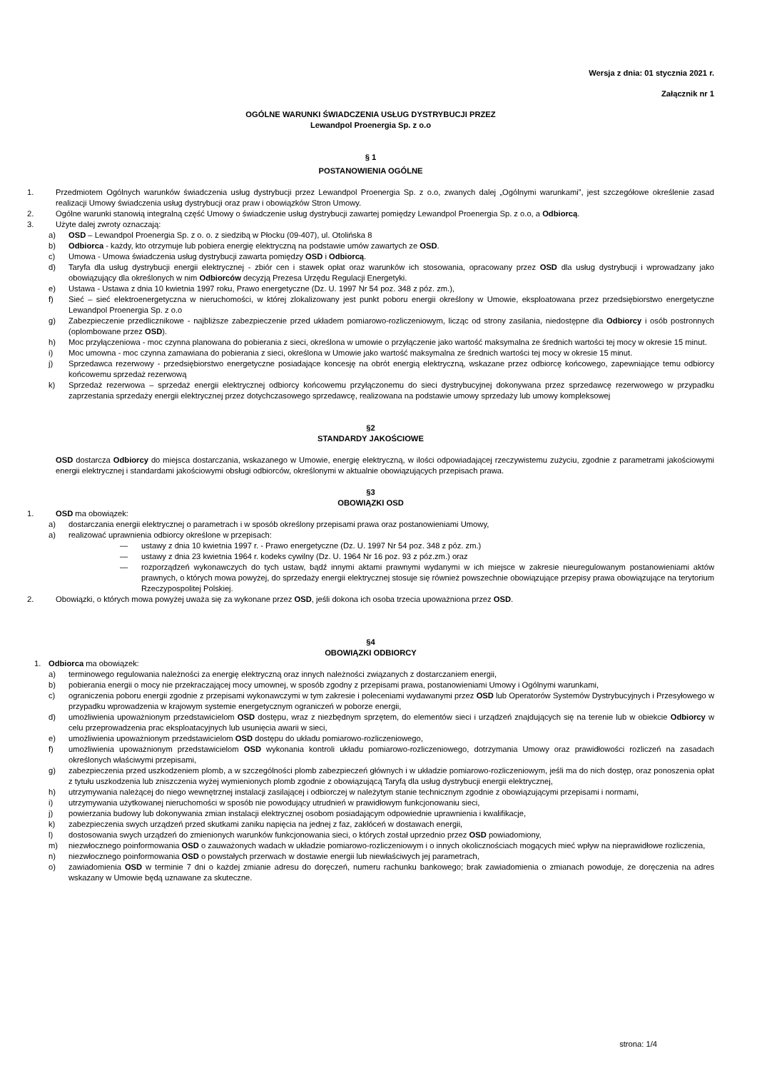Wersja z dnia: 01 stycznia 2021 r.
Załącznik nr 1
OGÓLNE WARUNKI ŚWIADCZENIA USŁUG DYSTRYBUCJI PRZEZ
Lewandpol Proenergia Sp. z o.o
§ 1
POSTANOWIENIA OGÓLNE
1. Przedmiotem Ogólnych warunków świadczenia usług dystrybucji przez Lewandpol Proenergia Sp. z o.o, zwanych dalej „Ogólnymi warunkami”, jest szczegółowe określenie zasad realizacji Umowy świadczenia usług dystrybucji oraz praw i obowiązków Stron Umowy.
2. Ogólne warunki stanowią integralną część Umowy o świadczenie usług dystrybucji zawartej pomiędzy Lewandpol Proenergia Sp. z o.o, a Odbiorcą.
3. Użyte dalej zwroty oznaczają:
a) OSD – Lewandpol Proenergia Sp. z o. o. z siedzibą w Płocku (09-407), ul. Otolińska 8
b) Odbiorca - każdy, kto otrzymuje lub pobiera energię elektryczną na podstawie umów zawartych ze OSD.
c) Umowa - Umowa świadczenia usług dystrybucji zawarta pomiędzy OSD i Odbiorcą.
d) Taryfa dla usług dystrybucji energii elektrycznej - zbiór cen i stawek opłat oraz warunków ich stosowania, opracowany przez OSD dla usług dystrybucji i wprowadzany jako obowiązujący dla określonych w nim Odbiorców decyzją Prezesa Urzędu Regulacji Energetyki.
e) Ustawa - Ustawa z dnia 10 kwietnia 1997 roku, Prawo energetyczne (Dz. U. 1997 Nr 54 poz. 348 z póz. zm.),
f) Sieć – sieć elektroenergetyczna w nieruchomości, w której zlokalizowany jest punkt poboru energii określony w Umowie, eksploatowana przez przedsiębiorstwo energetyczne Lewandpol Proenergia Sp. z o.o
g) Zabezpieczenie przedlicznikowe - najbliższe zabezpieczenie przed układem pomiarowo-rozliczeniowym, licząc od strony zasilania, niedostępne dla Odbiorcy i osób postronnych (oplombowane przez OSD).
h) Moc przyłączeniowa - moc czynna planowana do pobierania z sieci, określona w umowie o przyłączenie jako wartość maksymalna ze średnich wartości tej mocy w okresie 15 minut.
i) Moc umowna - moc czynna zamawiana do pobierania z sieci, określona w Umowie jako wartość maksymalna ze średnich wartości tej mocy w okresie 15 minut.
j) Sprzedawca rezerwowy - przedsiębiorstwo energetyczne posiadające koncesję na obrót energią elektryczną, wskazane przez odbiorcę końcowego, zapewniające temu odbiorcy końcowemu sprzedaż rezerwową
k) Sprzedaż rezerwowa – sprzedaż energii elektrycznej odbiorcy końcowemu przyłączonemu do sieci dystrybucyjnej dokonywana przez sprzedawcę rezerwowego w przypadku zaprzestania sprzedaży energii elektrycznej przez dotychczasowego sprzedawcę, realizowana na podstawie umowy sprzedaży lub umowy kompleksowej
§2
STANDARDY JAKOŚCIOWE
OSD dostarcza Odbiorcy do miejsca dostarczania, wskazanego w Umowie, energię elektryczną, w ilości odpowiadającej rzeczywistemu zużyciu, zgodnie z parametrami jakościowymi energii elektrycznej i standardami jakościowymi obsługi odbiorców, określonymi w aktualnie obowiązujących przepisach prawa.
§3
OBOWIĄZKI OSD
1. OSD ma obowiązek:
a) dostarczania energii elektrycznej o parametrach i w sposób określony przepisami prawa oraz postanowieniami Umowy,
a) realizować uprawnienia odbiorcy określone w przepisach:
— ustawy z dnia 10 kwietnia 1997 r. - Prawo energetyczne (Dz. U. 1997 Nr 54 poz. 348 z póz. zm.)
— ustawy z dnia 23 kwietnia 1964 r. kodeks cywilny (Dz. U. 1964 Nr 16 poz. 93 z póz.zm.) oraz
— rozporządzeń wykonawczych do tych ustaw, bądź innymi aktami prawnymi wydanymi w ich miejsce w zakresie nieuregulowanym postanowieniami aktów prawnych, o których mowa powyżej, do sprzedaży energii elektrycznej stosuje się również powszechnie obowiązujące przepisy prawa obowiązujące na terytorium Rzeczypospolitej Polskiej.
2. Obowiązki, o których mowa powyżej uważa się za wykonane przez OSD, jeśli dokona ich osoba trzecia upoważniona przez OSD.
§4
OBOWIĄZKI ODBIORCY
1. Odbiorca ma obowiązek:
a) terminowego regulowania należności za energię elektryczną oraz innych należności związanych z dostarczaniem energii,
b) pobierania energii o mocy nie przekraczającej mocy umownej, w sposób zgodny z przepisami prawa, postanowieniami Umowy i Ogólnymi warunkami,
c) ograniczenia poboru energii zgodnie z przepisami wykonawczymi w tym zakresie i poleceniami wydawanymi przez OSD lub Operatorów Systemów Dystrybucyjnych i Przesyłowego w przypadku wprowadzenia w krajowym systemie energetycznym ograniczeń w poborze energii,
d) umożliwienia upoważnionym przedstawicielom OSD dostępu, wraz z niezbędnym sprzętem, do elementów sieci i urządzeń znajdujących się na terenie lub w obiekcie Odbiorcy w celu przeprowadzenia prac eksploatacyjnych lub usunięcia awarii w sieci,
e) umożliwienia upoważnionym przedstawicielom OSD dostępu do układu pomiarowo-rozliczeniowego,
f) umożliwienia upoważnionym przedstawicielom OSD wykonania kontroli układu pomiarowo-rozliczeniowego, dotrzymania Umowy oraz prawidłowości rozliczeń na zasadach określonych właściwymi przepisami,
g) zabezpieczenia przed uszkodzeniem plomb, a w szczególności plomb zabezpieczeń głównych i w układzie pomiarowo-rozliczeniowym, jeśli ma do nich dostęp, oraz ponoszenia opłat z tytułu uszkodzenia lub zniszczenia wyżej wymienionych plomb zgodnie z obowiązującą Taryfą dla usług dystrybucji energii elektrycznej,
h) utrzymywania należącej do niego wewnętrznej instalacji zasilającej i odbiorczej w należytym stanie technicznym zgodnie z obowiązującymi przepisami i normami,
i) utrzymywania użytkowanej nieruchomości w sposób nie powodujący utrudnień w prawidłowym funkcjonowaniu sieci,
j) powierzania budowy lub dokonywania zmian instalacji elektrycznej osobom posiadającym odpowiednie uprawnienia i kwalifikacje,
k) zabezpieczenia swych urządzeń przed skutkami zaniku napięcia na jednej z faz, zakłóceń w dostawach energii,
l) dostosowania swych urządzeń do zmienionych warunków funkcjonowania sieci, o których został uprzednio przez OSD powiadomiony,
m) niezwłocznego poinformowania OSD o zauważonych wadach w układzie pomiarowo-rozliczeniowym i o innych okolicznościach mogących mieć wpływ na nieprawidłowe rozliczenia,
n) niezwłocznego poinformowania OSD o powstałych przerwach w dostawie energii lub niewłaściwych jej parametrach,
o) zawiadomienia OSD w terminie 7 dni o każdej zmianie adresu do doręczeń, numeru rachunku bankowego; brak zawiadomienia o zmianach powoduje, że doręczenia na adres wskazany w Umowie będą uznawane za skuteczne.
strona: 1/4